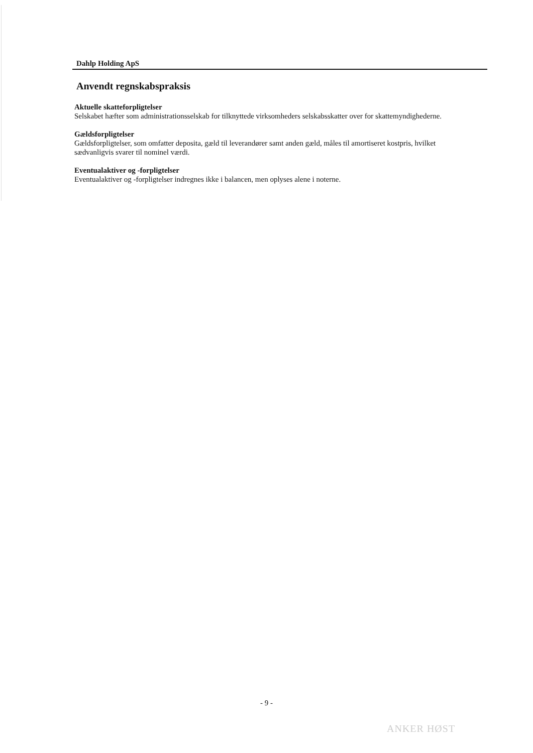Dahlp Holding ApS
Anvendt regnskabspraksis
Aktuelle skatteforpligtelser
Selskabet hæfter som administrationsselskab for tilknyttede virksomheders selskabsskatter over for skattemyndighederne.
Gældsforpligtelser
Gældsforpligtelser, som omfatter deposita, gæld til leverandører samt anden gæld, måles til amortiseret kostpris, hvilket sædvanligvis svarer til nominel værdi.
Eventualaktiver og -forpligtelser
Eventualaktiver og -forpligtelser indregnes ikke i balancen, men oplyses alene i noterne.
- 9 -
ANKER HØST